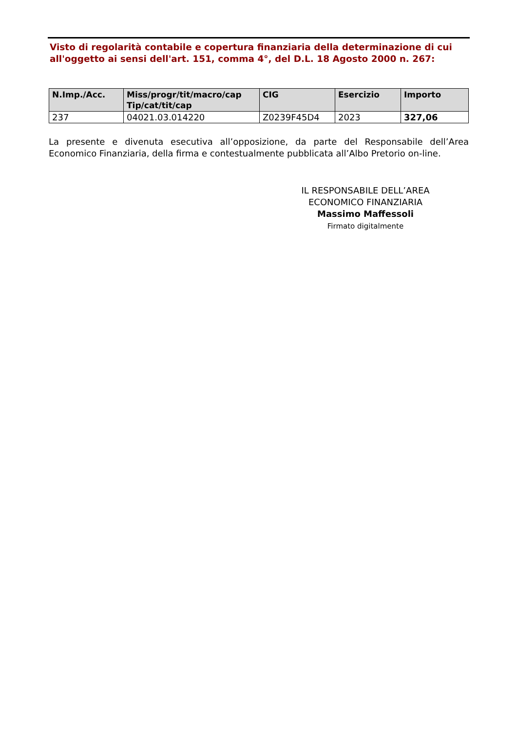Visto di regolarità contabile e copertura finanziaria della determinazione di cui all'oggetto ai sensi dell'art. 151, comma 4°, del D.L. 18 Agosto 2000 n. 267:
| N.Imp./Acc. | Miss/progr/tit/macro/cap Tip/cat/tit/cap | CIG | Esercizio | Importo |
| --- | --- | --- | --- | --- |
| 237 | 04021.03.014220 | Z0239F45D4 | 2023 | 327,06 |
La presente e divenuta esecutiva all’opposizione, da parte del Responsabile dell’Area Economico Finanziaria, della firma e contestualmente pubblicata all’Albo Pretorio on-line.
IL RESPONSABILE DELL’AREA
ECONOMICO FINANZIARIA
Massimo Maffessoli
Firmato digitalmente